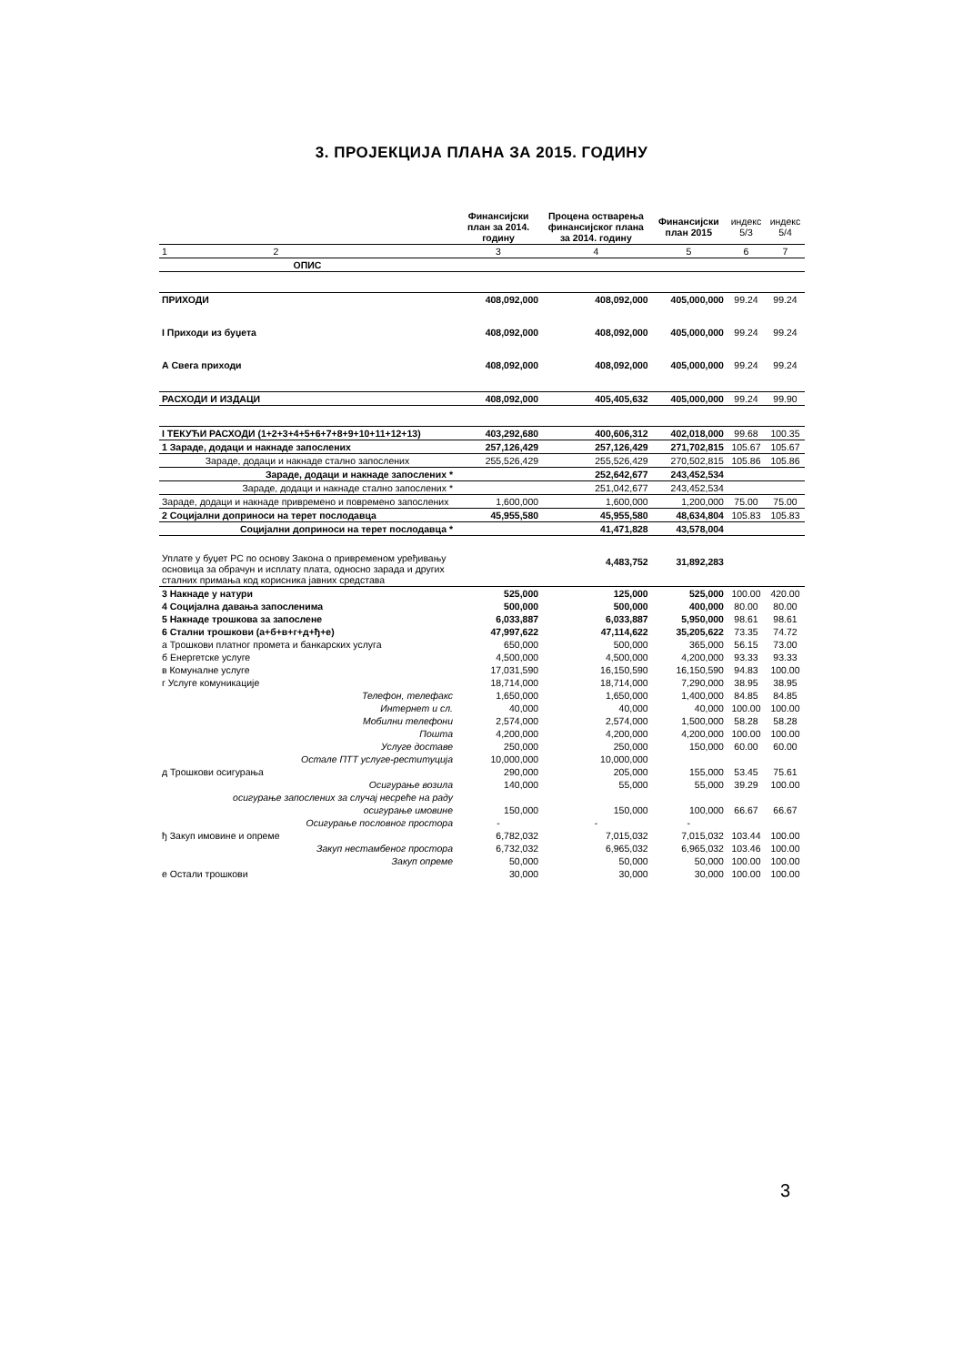3. ПРОЈЕКЦИЈА ПЛАНА ЗА 2015. ГОДИНУ
| | Финансијски план за 2014. годину | Процена остварења финансијског плана за 2014. годину | Финансијски план 2015 | индекс 5/3 | индекс 5/4 |
| --- | --- | --- | --- | --- | --- |
| 1 2 | 3 | 4 | 5 | 6 | 7 |
| ОПИС | | | | | |
| ПРИХОДИ | 408,092,000 | 408,092,000 | 405,000,000 | 99.24 | 99.24 |
| I Приходи из буџета | 408,092,000 | 408,092,000 | 405,000,000 | 99.24 | 99.24 |
| А Свега приходи | 408,092,000 | 408,092,000 | 405,000,000 | 99.24 | 99.24 |
| РАСХОДИ И ИЗДАЦИ | 408,092,000 | 405,405,632 | 405,000,000 | 99.24 | 99.90 |
| I ТЕКУЋИ РАСХОДИ (1+2+3+4+5+6+7+8+9+10+11+12+13) | 403,292,680 | 400,606,312 | 402,018,000 | 99.68 | 100.35 |
| 1 Зараде, додаци и накнаде запослених | 257,126,429 | 257,126,429 | 271,702,815 | 105.67 | 105.67 |
| Зараде, додаци и накнаде стално запослених | 255,526,429 | 255,526,429 | 270,502,815 | 105.86 | 105.86 |
| Зараде, додаци и накнаде запослених * | | 252,642,677 | 243,452,534 | | |
| Зараде, додаци и накнаде стално запослених * | | 251,042,677 | 243,452,534 | | |
| Зараде, додаци и накнаде привремено и повремено запослених | 1,600,000 | 1,600,000 | 1,200,000 | 75.00 | 75.00 |
| 2 Социјални доприноси на терет послодавца | 45,955,580 | 45,955,580 | 48,634,804 | 105.83 | 105.83 |
| Социјални доприноси на терет послодавца * | | 41,471,828 | 43,578,004 | | |
| Уплате у буџет РС по основу Закона о привременом уређивању основица за обрачун и исплату плата, односно зарада и других сталних примања код корисника јавних средстава | | 4,483,752 | 31,892,283 | | |
| 3 Накнаде у натури | 525,000 | 125,000 | 525,000 | 100.00 | 420.00 |
| 4 Социјална давања запосленима | 500,000 | 500,000 | 400,000 | 80.00 | 80.00 |
| 5 Накнаде трошкова за запослене | 6,033,887 | 6,033,887 | 5,950,000 | 98.61 | 98.61 |
| 6 Стални трошкови (а+б+в+г+д+ђ+е) | 47,997,622 | 47,114,622 | 35,205,622 | 73.35 | 74.72 |
| а Трошкови платног промета и банкарских услуга | 650,000 | 500,000 | 365,000 | 56.15 | 73.00 |
| б Енергетске услуге | 4,500,000 | 4,500,000 | 4,200,000 | 93.33 | 93.33 |
| в Комуналне услуге | 17,031,590 | 16,150,590 | 16,150,590 | 94.83 | 100.00 |
| г Услуге комуникације | 18,714,000 | 18,714,000 | 7,290,000 | 38.95 | 38.95 |
| Телефон, телефакс | 1,650,000 | 1,650,000 | 1,400,000 | 84.85 | 84.85 |
| Интернет и сл. | 40,000 | 40,000 | 40,000 | 100.00 | 100.00 |
| Мобилни телефони | 2,574,000 | 2,574,000 | 1,500,000 | 58.28 | 58.28 |
| Пошта | 4,200,000 | 4,200,000 | 4,200,000 | 100.00 | 100.00 |
| Услуге доставе | 250,000 | 250,000 | 150,000 | 60.00 | 60.00 |
| Остале ПТТ услуге-реституција | 10,000,000 | 10,000,000 | | | |
| д Трошкови осигурања | 290,000 | 205,000 | 155,000 | 53.45 | 75.61 |
| Осигурање возила | 140,000 | 55,000 | 55,000 | 39.29 | 100.00 |
| осигурање запослених за случај несреће на раду | | | | | |
| осигурање имовине | 150,000 | 150,000 | 100,000 | 66.67 | 66.67 |
| Осигурање пословног простора | - | - | - | | |
| ђ Закуп имовине и опреме | 6,782,032 | 7,015,032 | 7,015,032 | 103.44 | 100.00 |
| Закуп нестамбеног простора | 6,732,032 | 6,965,032 | 6,965,032 | 103.46 | 100.00 |
| Закуп опреме | 50,000 | 50,000 | 50,000 | 100.00 | 100.00 |
| е Остали трошкови | 30,000 | 30,000 | 30,000 | 100.00 | 100.00 |
3